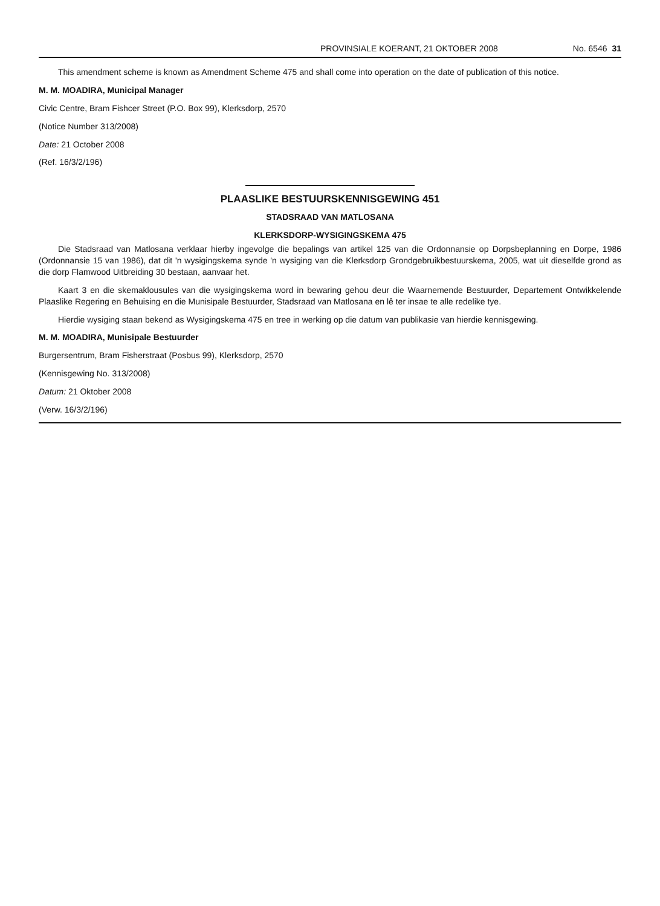PROVINSIALE KOERANT, 21 OKTOBER 2008 No. 6546 31
This amendment scheme is known as Amendment Scheme 475 and shall come into operation on the date of publication of this notice.
M. M. MOADIRA, Municipal Manager
Civic Centre, Bram Fishcer Street (P.O. Box 99), Klerksdorp, 2570
(Notice Number 313/2008)
Date: 21 October 2008
(Ref. 16/3/2/196)
PLAASLIKE BESTUURSKENNISGEWING 451
STADSRAAD VAN MATLOSANA
KLERKSDORP-WYSIGINGSKEMA 475
Die Stadsraad van Matlosana verklaar hierby ingevolge die bepalings van artikel 125 van die Ordonnansie op Dorpsbeplanning en Dorpe, 1986 (Ordonnansie 15 van 1986), dat dit 'n wysigingskema synde 'n wysiging van die Klerksdorp Grondgebruikbestuurskema, 2005, wat uit dieselfde grond as die dorp Flamwood Uitbreiding 30 bestaan, aanvaar het.
Kaart 3 en die skemaklousules van die wysigingskema word in bewaring gehou deur die Waarnemende Bestuurder, Departement Ontwikkelende Plaaslike Regering en Behuising en die Munisipale Bestuurder, Stadsraad van Matlosana en lê ter insae te alle redelike tye.
Hierdie wysiging staan bekend as Wysigingskema 475 en tree in werking op die datum van publikasie van hierdie kennisgewing.
M. M. MOADIRA, Munisipale Bestuurder
Burgersentrum, Bram Fisherstraat (Posbus 99), Klerksdorp, 2570
(Kennisgewing No. 313/2008)
Datum: 21 Oktober 2008
(Verw. 16/3/2/196)